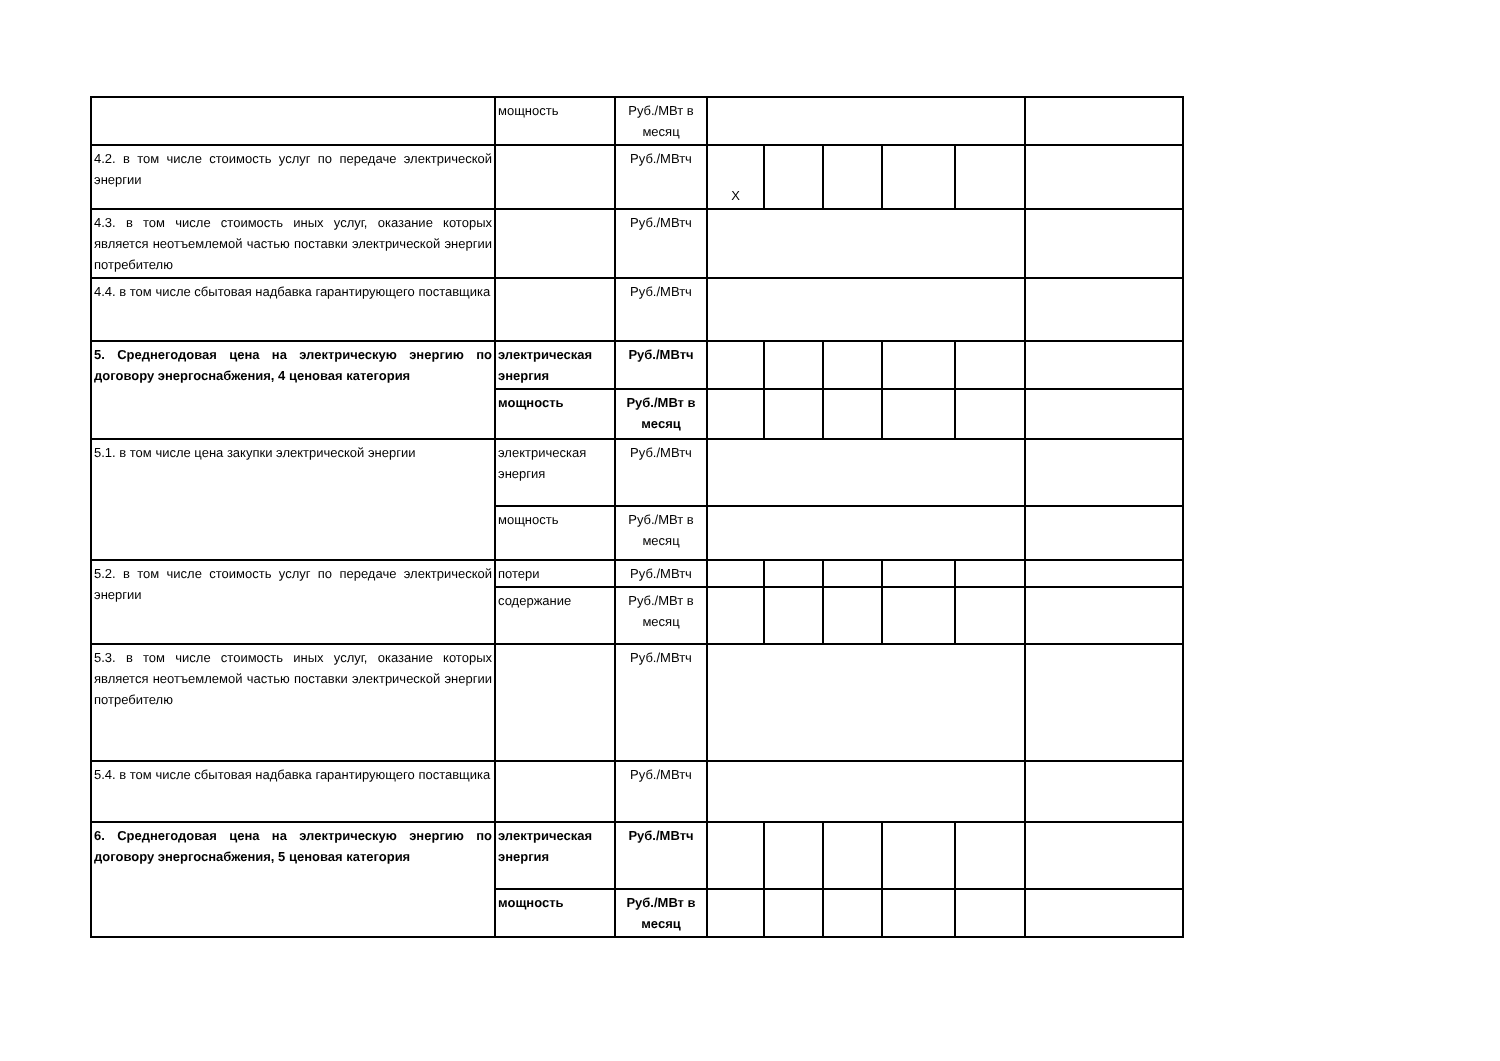| | мощность | Руб./МВт в месяц | | | | | | |
| 4.2. в том числе стоимость услуг по передаче электрической энергии | | Руб./МВтч | Х | | | | | |
| 4.3. в том числе стоимость иных услуг, оказание которых является неотъемлемой частью поставки электрической энергии потребителю | | Руб./МВтч | | | | | | |
| 4.4. в том числе сбытовая надбавка гарантирующего поставщика | | Руб./МВтч | | | | | | |
| 5. Среднегодовая цена на электрическую энергию по договору энергоснабжения, 4 ценовая категория | электрическая энергия | Руб./МВтч | | | | | | |
| | мощность | Руб./МВт в месяц | | | | | | |
| 5.1. в том числе цена закупки электрической энергии | электрическая энергия | Руб./МВтч | | | | | | |
| | мощность | Руб./МВт в месяц | | | | | | |
| 5.2. в том числе стоимость услуг по передаче электрической энергии | потери | Руб./МВтч | | | | | | |
| | содержание | Руб./МВт в месяц | | | | | | |
| 5.3. в том числе стоимость иных услуг, оказание которых является неотъемлемой частью поставки электрической энергии потребителю | | Руб./МВтч | | | | | | |
| 5.4. в том числе сбытовая надбавка гарантирующего поставщика | | Руб./МВтч | | | | | | |
| 6. Среднегодовая цена на электрическую энергию по договору энергоснабжения, 5 ценовая категория | электрическая энергия | Руб./МВтч | | | | | | |
| | мощность | Руб./МВт в месяц | | | | | | |